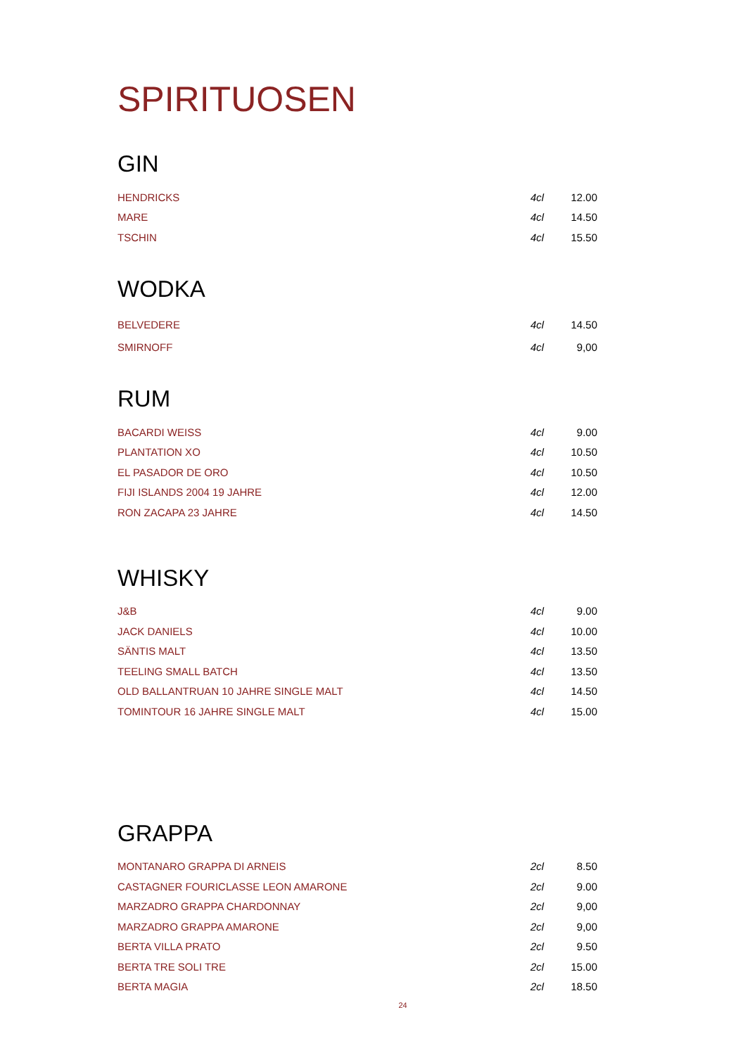SPIRITUOSEN
GIN
| HENDRICKS | 4cl | 12.00 |
| MARE | 4cl | 14.50 |
| TSCHIN | 4cl | 15.50 |
WODKA
| BELVEDERE | 4cl | 14.50 |
| SMIRNOFF | 4cl | 9,00 |
RUM
| BACARDI WEISS | 4cl | 9.00 |
| PLANTATION XO | 4cl | 10.50 |
| EL PASADOR DE ORO | 4cl | 10.50 |
| FIJI ISLANDS 2004 19 JAHRE | 4cl | 12.00 |
| RON ZACAPA 23 JAHRE | 4cl | 14.50 |
WHISKY
| J&B | 4cl | 9.00 |
| JACK DANIELS | 4cl | 10.00 |
| SÄNTIS MALT | 4cl | 13.50 |
| TEELING SMALL BATCH | 4cl | 13.50 |
| OLD BALLANTRUAN 10 JAHRE SINGLE MALT | 4cl | 14.50 |
| TOMINTOUR 16 JAHRE SINGLE MALT | 4cl | 15.00 |
GRAPPA
| MONTANARO GRAPPA DI ARNEIS | 2cl | 8.50 |
| CASTAGNER FOURICLASSE LEON AMARONE | 2cl | 9.00 |
| MARZADRO GRAPPA CHARDONNAY | 2cl | 9,00 |
| MARZADRO GRAPPA AMARONE | 2cl | 9,00 |
| BERTA VILLA PRATO | 2cl | 9.50 |
| BERTA TRE SOLI TRE | 2cl | 15.00 |
| BERTA MAGIA | 2cl | 18.50 |
24